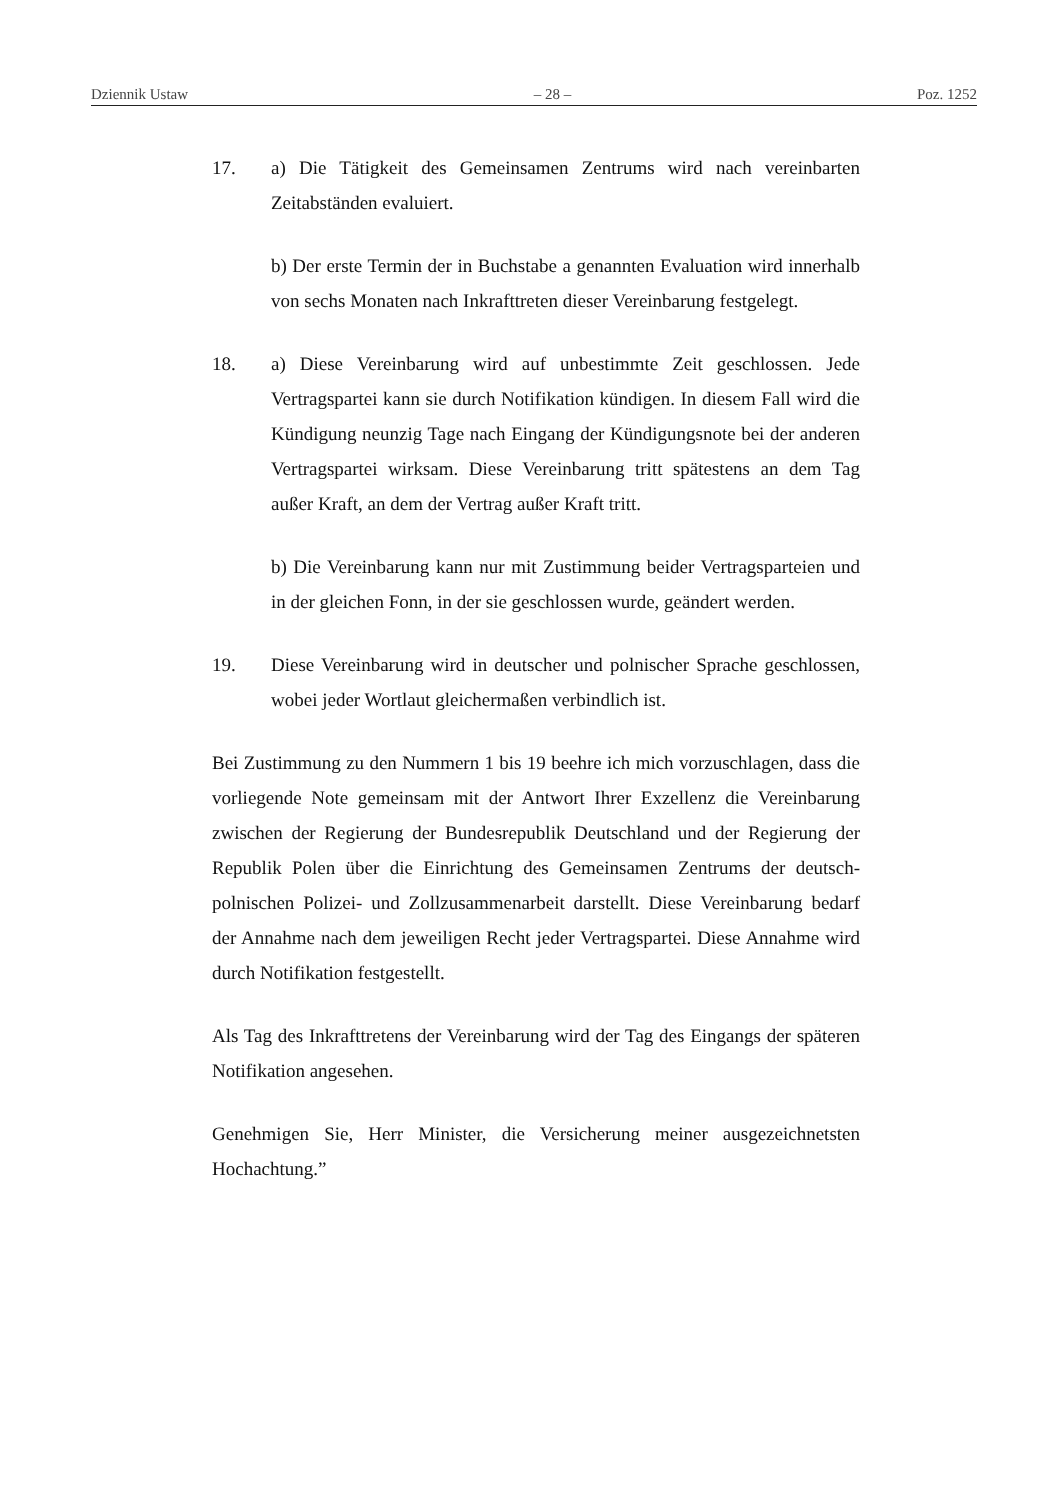Dziennik Ustaw – 28 – Poz. 1252
17. a) Die Tätigkeit des Gemeinsamen Zentrums wird nach vereinbarten Zeitabständen evaluiert.
b) Der erste Termin der in Buchstabe a genannten Evaluation wird innerhalb von sechs Monaten nach Inkrafttreten dieser Vereinbarung festgelegt.
18. a) Diese Vereinbarung wird auf unbestimmte Zeit geschlossen. Jede Vertragspartei kann sie durch Notifikation kündigen. In diesem Fall wird die Kündigung neunzig Tage nach Eingang der Kündigungsnote bei der anderen Vertragspartei wirksam. Diese Vereinbarung tritt spätestens an dem Tag außer Kraft, an dem der Vertrag außer Kraft tritt.
b) Die Vereinbarung kann nur mit Zustimmung beider Vertragsparteien und in der gleichen Fonn, in der sie geschlossen wurde, geändert werden.
19. Diese Vereinbarung wird in deutscher und polnischer Sprache geschlossen, wobei jeder Wortlaut gleichermaßen verbindlich ist.
Bei Zustimmung zu den Nummern 1 bis 19 beehre ich mich vorzuschlagen, dass die vorliegende Note gemeinsam mit der Antwort Ihrer Exzellenz die Vereinbarung zwischen der Regierung der Bundesrepublik Deutschland und der Regierung der Republik Polen über die Einrichtung des Gemeinsamen Zentrums der deutsch-polnischen Polizei- und Zollzusammenarbeit darstellt. Diese Vereinbarung bedarf der Annahme nach dem jeweiligen Recht jeder Vertragspartei. Diese Annahme wird durch Notifikation festgestellt.
Als Tag des Inkrafttretens der Vereinbarung wird der Tag des Eingangs der späteren Notifikation angesehen.
Genehmigen Sie, Herr Minister, die Versicherung meiner ausgezeichnetsten Hochachtung.”